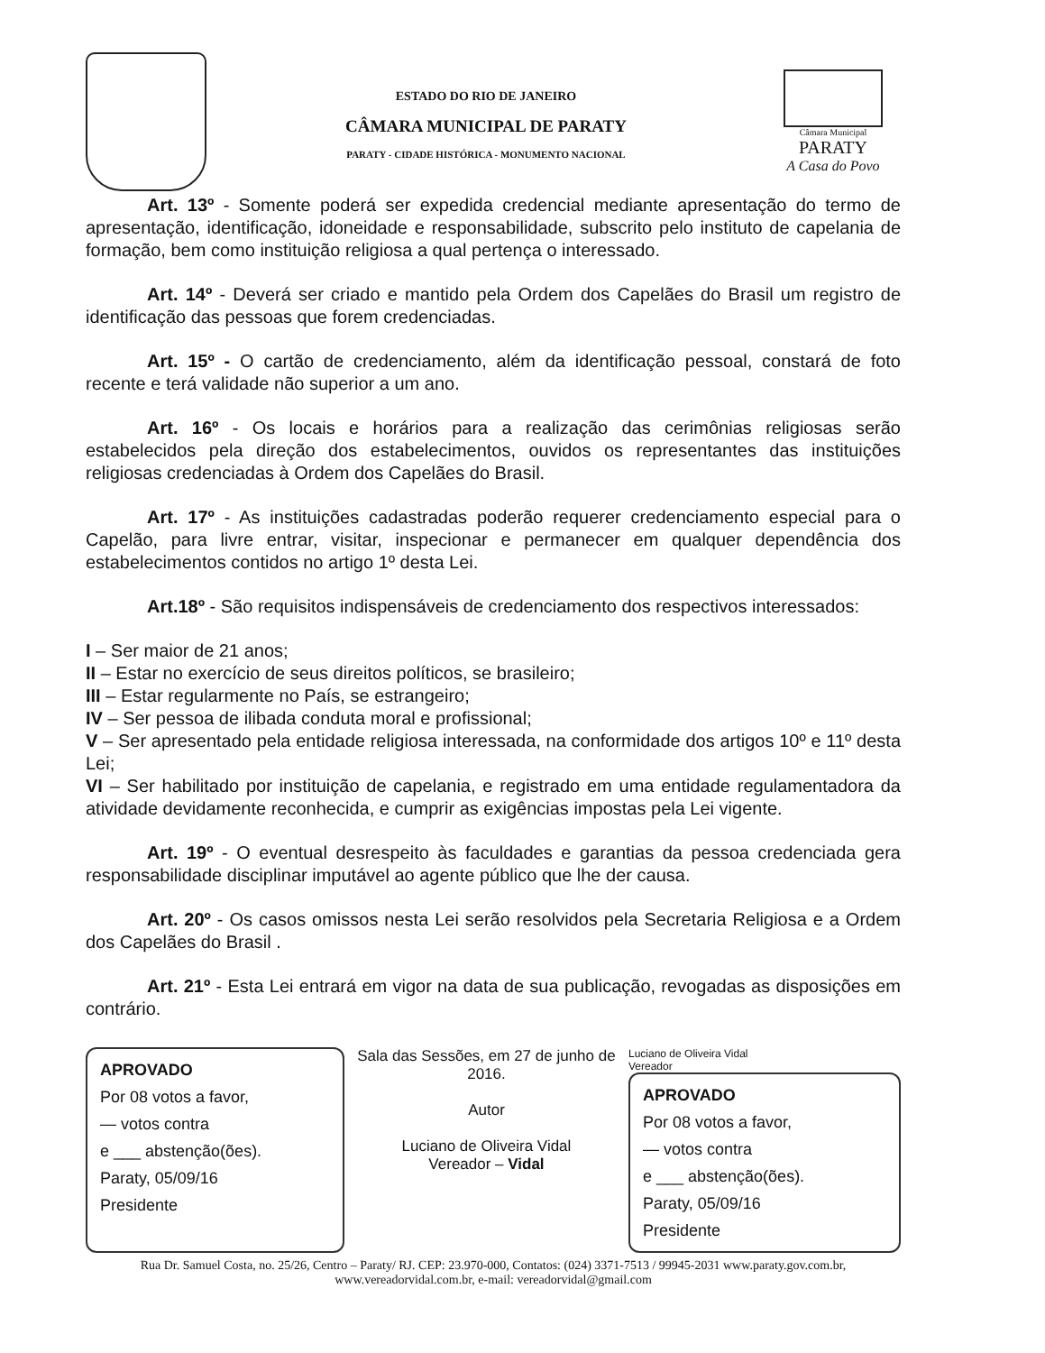ESTADO DO RIO DE JANEIRO
CÂMARA MUNICIPAL DE PARATY
PARATY - CIDADE HISTÓRICA - MONUMENTO NACIONAL
Câmara Municipal
PARATY
A Casa do Povo
Art. 13º - Somente poderá ser expedida credencial mediante apresentação do termo de apresentação, identificação, idoneidade e responsabilidade, subscrito pelo instituto de capelania de formação, bem como instituição religiosa a qual pertença o interessado.
Art. 14º - Deverá ser criado e mantido pela Ordem dos Capelães do Brasil um registro de identificação das pessoas que forem credenciadas.
Art. 15º - O cartão de credenciamento, além da identificação pessoal, constará de foto recente e terá validade não superior a um ano.
Art. 16º - Os locais e horários para a realização das cerimônias religiosas serão estabelecidos pela direção dos estabelecimentos, ouvidos os representantes das instituições religiosas credenciadas à Ordem dos Capelães do Brasil.
Art. 17º - As instituições cadastradas poderão requerer credenciamento especial para o Capelão, para livre entrar, visitar, inspecionar e permanecer em qualquer dependência dos estabelecimentos contidos no artigo 1º desta Lei.
Art.18º - São requisitos indispensáveis de credenciamento dos respectivos interessados:
I – Ser maior de 21 anos;
II – Estar no exercício de seus direitos políticos, se brasileiro;
III – Estar regularmente no País, se estrangeiro;
IV – Ser pessoa de ilibada conduta moral e profissional;
V – Ser apresentado pela entidade religiosa interessada, na conformidade dos artigos 10º e 11º desta Lei;
VI – Ser habilitado por instituição de capelania, e registrado em uma entidade regulamentadora da atividade devidamente reconhecida, e cumprir as exigências impostas pela Lei vigente.
Art. 19º - O eventual desrespeito às faculdades e garantias da pessoa credenciada gera responsabilidade disciplinar imputável ao agente público que lhe der causa.
Art. 20º - Os casos omissos nesta Lei serão resolvidos pela Secretaria Religiosa e a Ordem dos Capelães do Brasil .
Art. 21º - Esta Lei entrará em vigor na data de sua publicação, revogadas as disposições em contrário.
APROVADO
Por 08 votos a favor,
— votos contra
e ___ abstenção(ões).
Paraty, 05/09/16
Presidente
Sala das Sessões, em 27 de junho de 2016.
Autor
Luciano de Oliveira Vidal
Vereador – Vidal
Luciano de Oliveira Vidal
Vereador
APROVADO
Por 08 votos a favor,
— votos contra
e ___ abstenção(ões).
Paraty, 05/09/16
Presidente
Rua Dr. Samuel Costa, no. 25/26, Centro – Paraty/ RJ. CEP: 23.970-000, Contatos: (024) 3371-7513 / 99945-2031 www.paraty.gov.com.br, www.vereadorvidal.com.br, e-mail: vereadorvidal@gmail.com